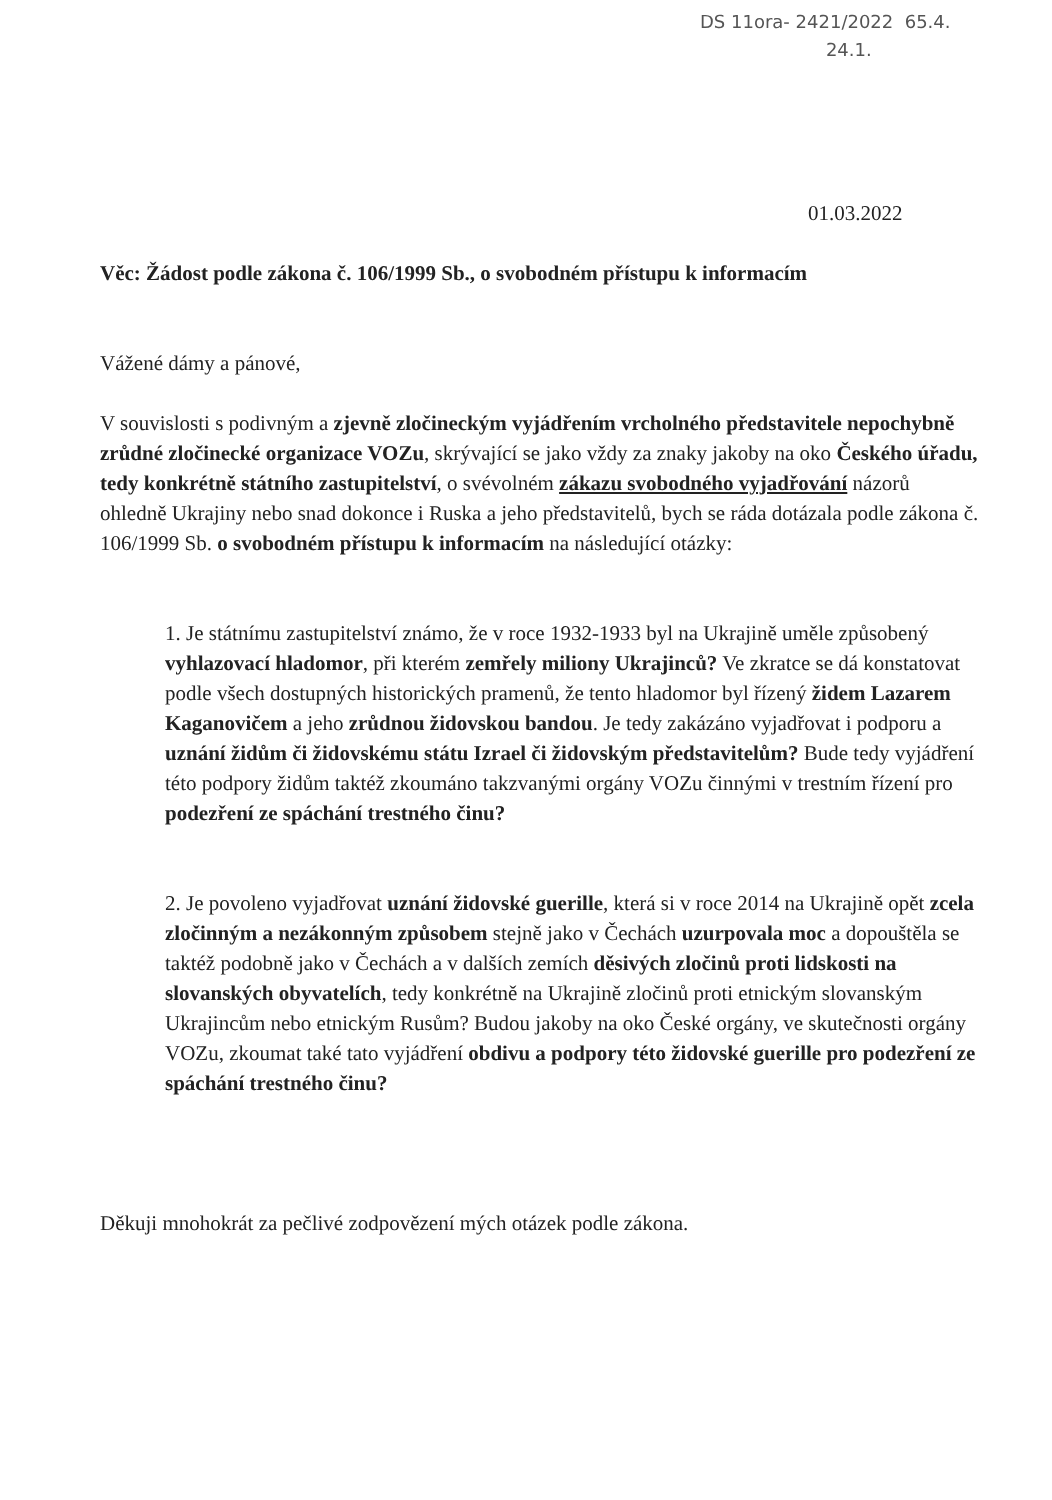DS 11ora- 2421/2022 65.4.
24.1.
01.03.2022
Věc: Žádost podle zákona č. 106/1999 Sb., o svobodném přístupu k informacím
Vážené dámy a pánové,
V souvislosti s podivným a zjevně zločineckým vyjádřením vrcholného představitele nepochybně zrůdné zločinecké organizace VOZu, skrývající se jako vždy za znaky jakoby na oko Českého úřadu, tedy konkrétně státního zastupitelství, o svévolném zákazu svobodného vyjadřování názorů ohledně Ukrajiny nebo snad dokonce i Ruska a jeho představitelů, bych se ráda dotázala podle zákona č. 106/1999 Sb. o svobodném přístupu k informacím na následující otázky:
1. Je státnímu zastupitelství známo, že v roce 1932-1933 byl na Ukrajině uměle způsobený vyhlazovací hladomor, při kterém zemřely miliony Ukrajinců? Ve zkratce se dá konstatovat podle všech dostupných historických pramenů, že tento hladomor byl řízený židem Lazarem Kaganovičem a jeho zrůdnou židovskou bandou. Je tedy zakázáno vyjadřovat i podporu a uznání židům či židovskému státu Izrael či židovským představitelům? Bude tedy vyjádření této podpory židům taktéž zkoumáno takzvanými orgány VOZu činnými v trestním řízení pro podezření ze spáchání trestného činu?
2. Je povoleno vyjadřovat uznání židovské guerille, která si v roce 2014 na Ukrajině opět zcela zločinným a nezákonným způsobem stejně jako v Čechách uzurpovala moc a dopouštěla se taktéž podobně jako v Čechách a v dalších zemích děsivých zločinů proti lidskosti na slovanských obyvatelích, tedy konkrétně na Ukrajině zločinů proti etnickým slovanským Ukrajincům nebo etnickým Rusům? Budou jakoby na oko České orgány, ve skutečnosti orgány VOZu, zkoumat také tato vyjádření obdivu a podpory této židovské guerille pro podezření ze spáchání trestného činu?
Děkuji mnohokrát za pečlivé zodpovězení mých otázek podle zákona.